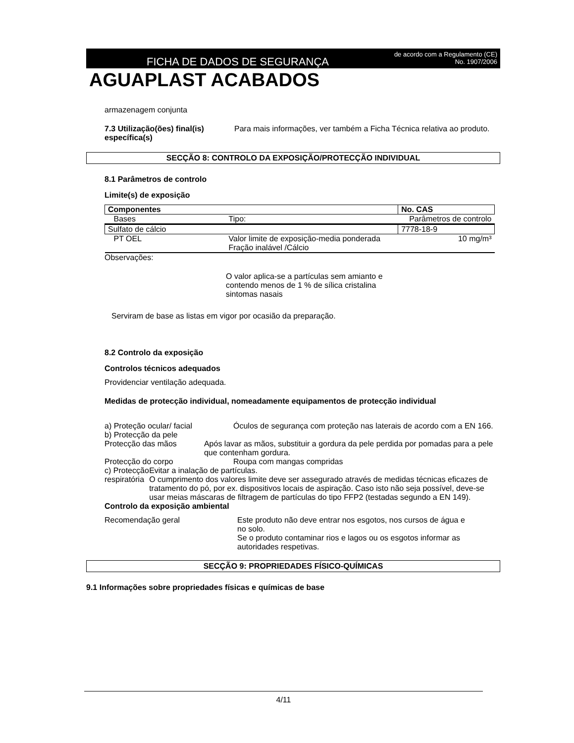FICHA DE DADOS DE SEGURANÇA
de acordo com a Regulamento (CE)
No. 1907/2006
AGUAPLAST ACABADOS
armazenagem conjunta
7.3 Utilização(ões) final(is) específica(s)
Para mais informações, ver também a Ficha Técnica relativa ao produto.
SECÇÃO 8: CONTROLO DA EXPOSIÇÃO/PROTECÇÃO INDIVIDUAL
8.1 Parâmetros de controlo
Limite(s) de exposição
| Componentes | | No. CAS |
| Bases | Tipo: | Parâmetros de controlo |
| Sulfato de cálcio | | 7778-18-9 |
| PT OEL | Valor limite de exposição-media ponderada Fração inalável /Cálcio | 10 mg/m³ |
Observações:
O valor aplica-se a partículas sem amianto e contendo menos de 1 % de sílica cristalina sintomas nasais
Serviram de base as listas em vigor por ocasião da preparação.
8.2 Controlo da exposição
Controlos técnicos adequados
Providenciar ventilação adequada.
Medidas de protecção individual, nomeadamente equipamentos de protecção individual
a) Proteção ocular/ facial Óculos de segurança com proteção nas laterais de acordo com a EN 166.
b) Protecção da pele
Protecção das mãos Após lavar as mãos, substituir a gordura da pele perdida por pomadas para a pele que contenham gordura.
Protecção do corpo Roupa com mangas compridas
c) Protecção respiratória Evitar a inalação de partículas.
O cumprimento dos valores limite deve ser assegurado através de medidas técnicas eficazes de tratamento do pó, por ex. dispositivos locais de aspiração. Caso isto não seja possível, deve-se usar meias máscaras de filtragem de partículas do tipo FFP2 (testadas segundo a EN 149).
Controlo da exposição ambiental
Recomendação geral Este produto não deve entrar nos esgotos, nos cursos de água e no solo.
Se o produto contaminar rios e lagos ou os esgotos informar as autoridades respetivas.
SECÇÃO 9: PROPRIEDADES FÍSICO-QUÍMICAS
9.1 Informações sobre propriedades físicas e químicas de base
4/11